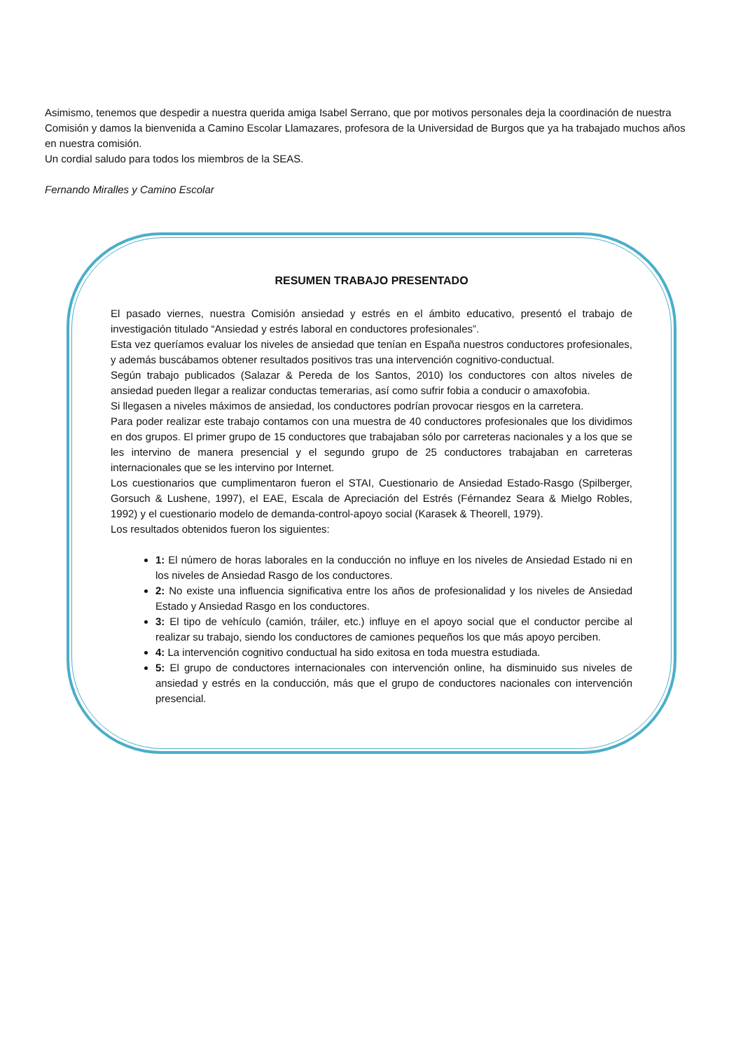Asimismo, tenemos que despedir a nuestra querida amiga Isabel Serrano, que por motivos personales deja la coordinación de nuestra Comisión y damos la bienvenida a Camino Escolar Llamazares, profesora de la Universidad de Burgos que ya ha trabajado muchos años en nuestra comisión.
Un cordial saludo para todos los miembros de la SEAS.
Fernando Miralles y Camino Escolar
RESUMEN TRABAJO PRESENTADO
El pasado viernes, nuestra Comisión ansiedad y estrés en el ámbito educativo, presentó el trabajo de investigación titulado “Ansiedad y estrés laboral en conductores profesionales”.
Esta vez queríamos evaluar los niveles de ansiedad que tenían en España nuestros conductores profesionales, y además buscábamos obtener resultados positivos tras una intervención cognitivo-conductual.
Según trabajo publicados (Salazar & Pereda de los Santos, 2010) los conductores con altos niveles de ansiedad pueden llegar a realizar conductas temerarias, así como sufrir fobia a conducir o amaxofobia.
Si llegasen a niveles máximos de ansiedad, los conductores podrían provocar riesgos en la carretera.
Para poder realizar este trabajo contamos con una muestra de 40 conductores profesionales que los dividimos en dos grupos. El primer grupo de 15 conductores que trabajaban sólo por carreteras nacionales y a los que se les intervino de manera presencial y el segundo grupo de 25 conductores trabajaban en carreteras internacionales que se les intervino por Internet.
Los cuestionarios que cumplimentaron fueron el STAI, Cuestionario de Ansiedad Estado-Rasgo (Spilberger, Gorsuch & Lushene, 1997), el EAE, Escala de Apreciación del Estrés (Férnandez Seara & Mielgo Robles, 1992) y el cuestionario modelo de demanda-control-apoyo social (Karasek & Theorell, 1979).
Los resultados obtenidos fueron los siguientes:
1: El número de horas laborales en la conducción no influye en los niveles de Ansiedad Estado ni en los niveles de Ansiedad Rasgo de los conductores.
2: No existe una influencia significativa entre los años de profesionalidad y los niveles de Ansiedad Estado y Ansiedad Rasgo en los conductores.
3: El tipo de vehículo (camión, tráiler, etc.) influye en el apoyo social que el conductor percibe al realizar su trabajo, siendo los conductores de camiones pequeños los que más apoyo perciben.
4: La intervención cognitivo conductual ha sido exitosa en toda muestra estudiada.
5: El grupo de conductores internacionales con intervención online, ha disminuido sus niveles de ansiedad y estrés en la conducción, más que el grupo de conductores nacionales con intervención presencial.